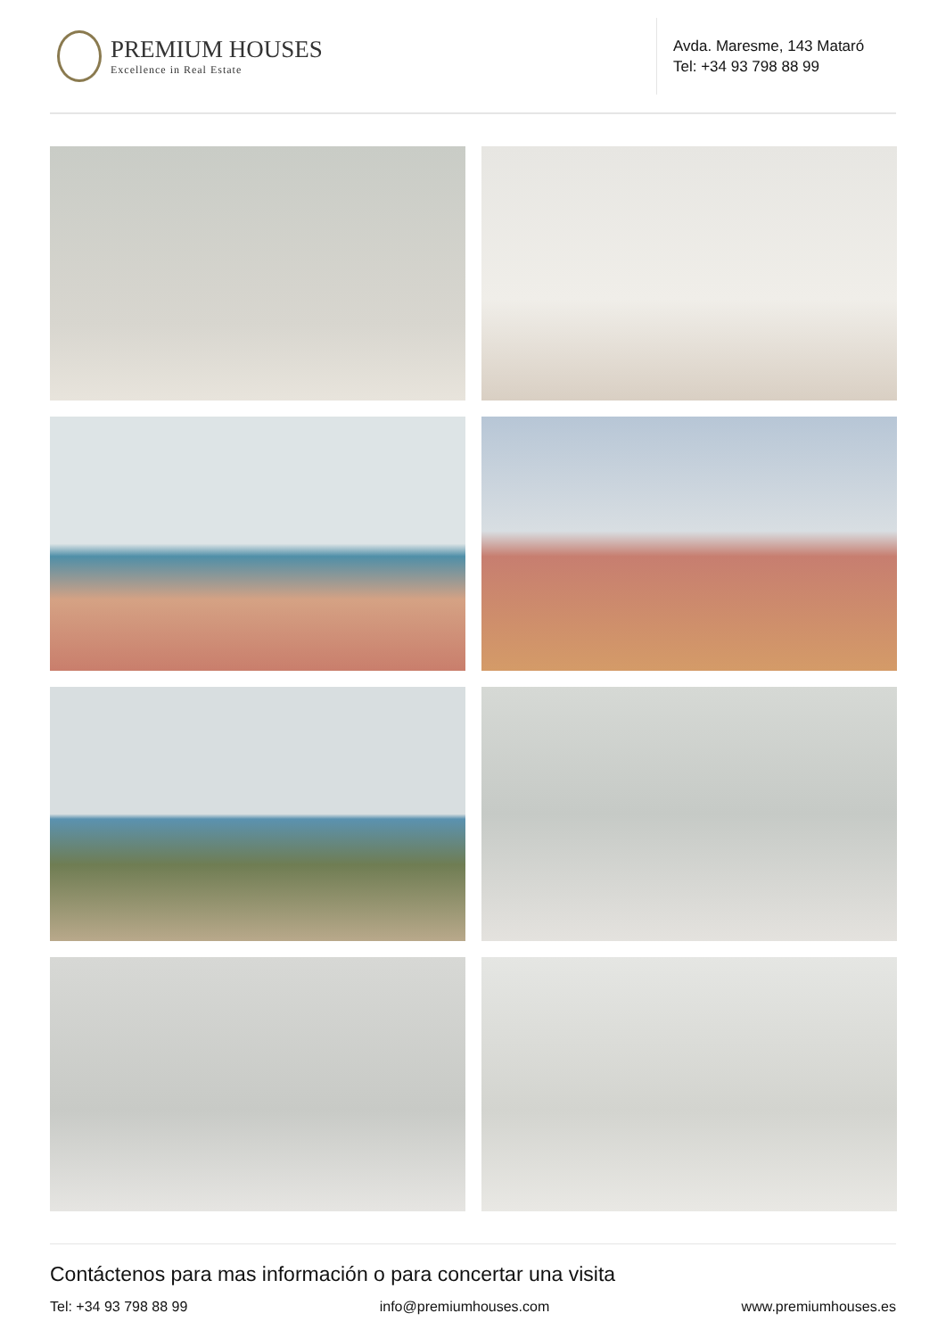PREMIUM HOUSES
Excellence in Real Estate
Avda. Maresme, 143 Mataró
Tel: +34 93 798 88 99
Contáctenos para mas información o para concertar una visita
Tel: +34 93 798 88 99 info@premiumhouses.com www.premiumhouses.es